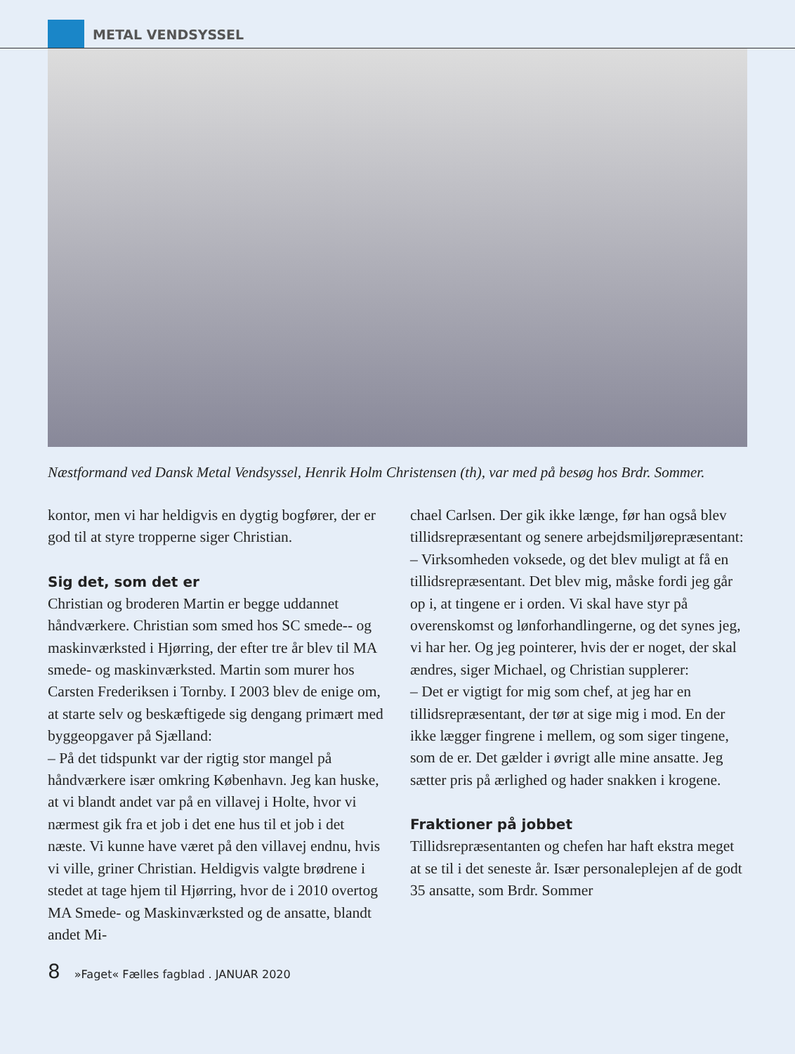METAL VENDSYSSEL
Næstformand ved Dansk Metal Vendsyssel, Henrik Holm Christensen (th), var med på besøg hos Brdr. Sommer.
kontor, men vi har heldigvis en dygtig bogfører, der er god til at styre tropperne siger Christian.
Sig det, som det er
Christian og broderen Martin er begge uddannet håndværkere. Christian som smed hos SC smede-- og maskinværksted i Hjørring, der efter tre år blev til MA smede- og maskinværksted. Martin som murer hos Carsten Frederiksen i Tornby. I 2003 blev de enige om, at starte selv og beskæftigede sig dengang primært med byggeopgaver på Sjælland:
– På det tidspunkt var der rigtig stor mangel på håndværkere især omkring København. Jeg kan huske, at vi blandt andet var på en villavej i Holte, hvor vi nærmest gik fra et job i det ene hus til et job i det næste. Vi kunne have været på den villavej endnu, hvis vi ville, griner Christian. Heldigvis valgte brødrene i stedet at tage hjem til Hjørring, hvor de i 2010 overtog MA Smede- og Maskinværksted og de ansatte, blandt andet Mi-
chael Carlsen. Der gik ikke længe, før han også blev tillidsrepræsentant og senere arbejdsmiljørepræsentant:
– Virksomheden voksede, og det blev muligt at få en tillidsrepræsentant. Det blev mig, måske fordi jeg går op i, at tingene er i orden. Vi skal have styr på overenskomst og lønforhandlingerne, og det synes jeg, vi har her. Og jeg pointerer, hvis der er noget, der skal ændres, siger Michael, og Christian supplerer:
– Det er vigtigt for mig som chef, at jeg har en tillidsrepræsentant, der tør at sige mig i mod. En der ikke lægger fingrene i mellem, og som siger tingene, som de er. Det gælder i øvrigt alle mine ansatte. Jeg sætter pris på ærlighed og hader snakken i krogene.
Fraktioner på jobbet
Tillidsrepræsentanten og chefen har haft ekstra meget at se til i det seneste år. Især personaleplejen af de godt 35 ansatte, som Brdr. Sommer
8 »Faget« Fælles fagblad . JANUAR 2020